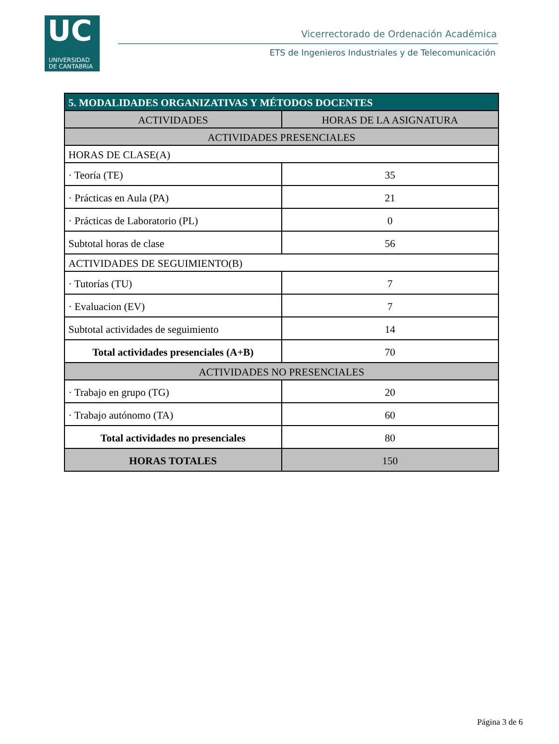UC
UNIVERSIDAD
DE CANTABRIA
Vicerrectorado de Ordenación Académica
ETS de Ingenieros Industriales y de Telecomunicación
| 5. MODALIDADES ORGANIZATIVAS Y MÉTODOS DOCENTES | |
| --- | --- |
| ACTIVIDADES | HORAS DE LA ASIGNATURA |
| ACTIVIDADES PRESENCIALES | |
| HORAS DE CLASE(A) | |
| · Teoría (TE) | 35 |
| · Prácticas en Aula (PA) | 21 |
| · Prácticas de Laboratorio (PL) | 0 |
| Subtotal horas de clase | 56 |
| ACTIVIDADES DE SEGUIMIENTO(B) | |
| · Tutorías (TU) | 7 |
| · Evaluacion (EV) | 7 |
| Subtotal actividades de seguimiento | 14 |
| Total actividades presenciales (A+B) | 70 |
| ACTIVIDADES NO PRESENCIALES | |
| · Trabajo en grupo (TG) | 20 |
| · Trabajo autónomo (TA) | 60 |
| Total actividades no presenciales | 80 |
| HORAS TOTALES | 150 |
Página 3 de 6